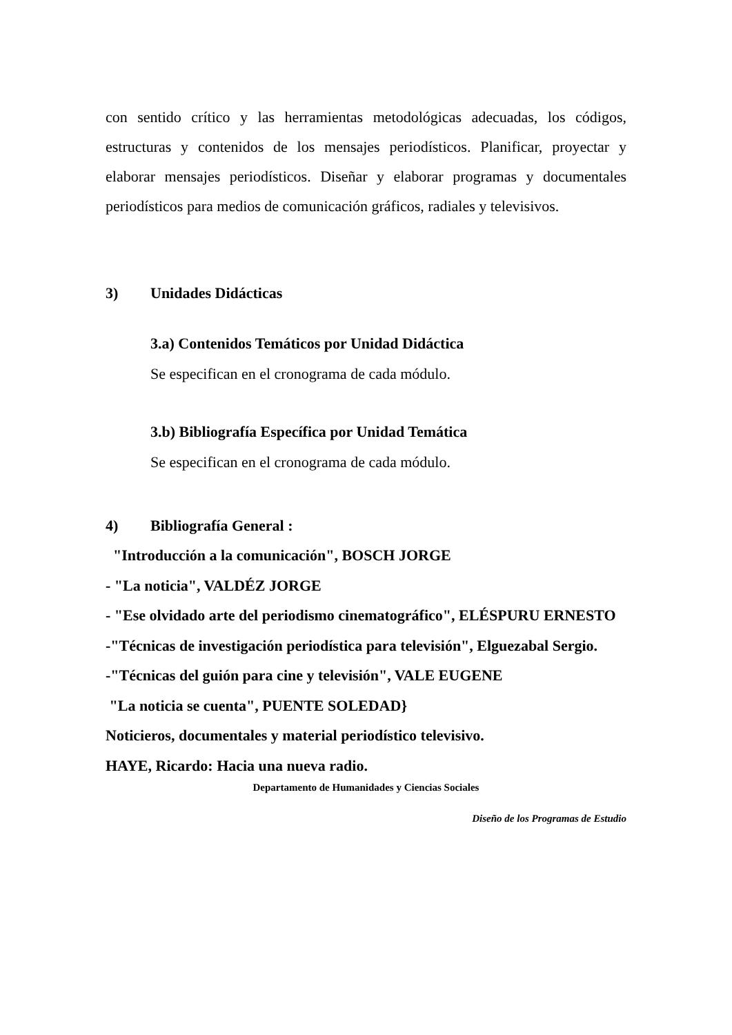con sentido crítico y las herramientas metodológicas adecuadas, los códigos, estructuras y contenidos de los mensajes periodísticos. Planificar, proyectar y elaborar mensajes periodísticos. Diseñar y elaborar programas y documentales periodísticos para medios de comunicación gráficos, radiales y televisivos.
3) Unidades Didácticas
3.a) Contenidos Temáticos por Unidad Didáctica
Se especifican en el cronograma de cada módulo.
3.b) Bibliografía Específica por Unidad Temática
Se especifican en el cronograma de cada módulo.
4) Bibliografía General :
"Introducción a la comunicación", BOSCH JORGE
- "La noticia", VALDÉZ JORGE
- "Ese olvidado arte del periodismo cinematográfico", ELÉSPURU ERNESTO
-"Técnicas de investigación periodística para televisión", Elguezabal Sergio.
-"Técnicas del guión para cine y televisión", VALE EUGENE
"La noticia se cuenta", PUENTE SOLEDAD}
Noticieros, documentales y material periodístico televisivo.
HAYE, Ricardo: Hacia una nueva radio.
Departamento de Humanidades y Ciencias Sociales
Diseño de los Programas de Estudio